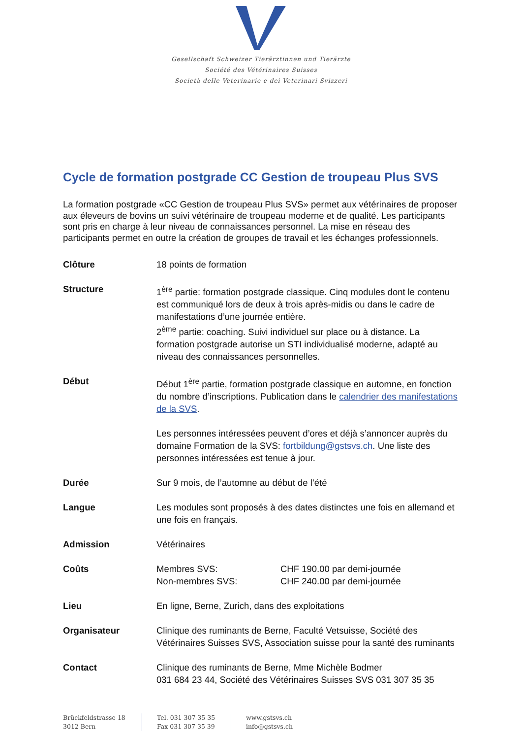Gesellschaft Schweizer Tierärztinnen und Tierärzte
Société des Vétérinaires Suisses
Società delle Veterinarie e dei Veterinari Svizzeri
Cycle de formation postgrade CC Gestion de troupeau Plus SVS
La formation postgrade «CC Gestion de troupeau Plus SVS» permet aux vétérinaires de proposer aux éleveurs de bovins un suivi vétérinaire de troupeau moderne et de qualité. Les participants sont pris en charge à leur niveau de connaissances personnel. La mise en réseau des participants permet en outre la création de groupes de travail et les échanges professionnels.
| Clôture | 18 points de formation |
| Structure | 1<sup>ère</sup> partie: formation postgrade classique. Cinq modules dont le contenu est communiqué lors de deux à trois après-midis ou dans le cadre de manifestations d’une journée entière. 2<sup>ème</sup> partie: coaching. Suivi individuel sur place ou à distance. La formation postgrade autorise un STI individualisé moderne, adapté au niveau des connaissances personnelles. |
| Début | Début 1<sup>ère</sup> partie, formation postgrade classique en automne, en fonction du nombre d’inscriptions. Publication dans le calendrier des manifestations de la SVS . Les personnes intéressées peuvent d’ores et déjà s’annoncer auprès du domaine Formation de la SVS: fortbildung@gstsvs.ch . Une liste des personnes intéressées est tenue à jour. |
| Durée | Sur 9 mois, de l’automne au début de l’été |
| Langue | Les modules sont proposés à des dates distinctes une fois en allemand et une fois en français. |
| Admission | Vétérinaires |
| Coûts | / Membres SVS: / CHF 190.00 par demi-journée / / Non-membres SVS: / CHF 240.00 par demi-journée / |
| Lieu | En ligne, Berne, Zurich, dans des exploitations |
| Organisateur | Clinique des ruminants de Berne, Faculté Vetsuisse, Société des Vétérinaires Suisses SVS, Association suisse pour la santé des ruminants |
| Contact | Clinique des ruminants de Berne, Mme Michèle Bodmer 031 684 23 44, Société des Vétérinaires Suisses SVS 031 307 35 35 |
Brückfeldstrasse 18
3012 Bern
Tel. 031 307 35 35
Fax 031 307 35 39
www.gstsvs.ch
info@gstsvs.ch